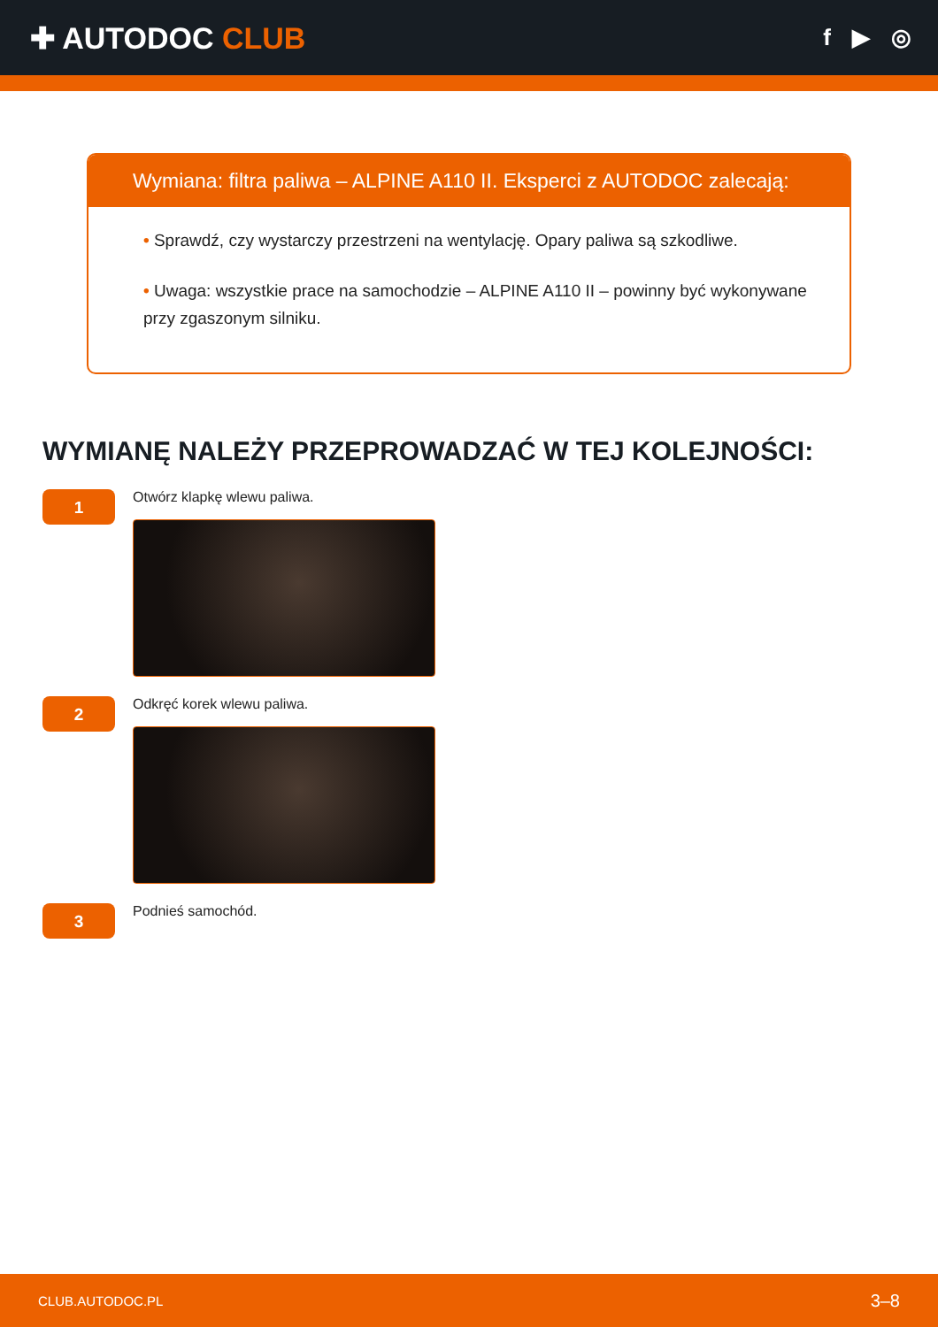✚ AUTODOC CLUB
f ▶ ◎
Wymiana: filtra paliwa – ALPINE A110 II. Eksperci z AUTODOC zalecają:
• Sprawdź, czy wystarczy przestrzeni na wentylację. Opary paliwa są szkodliwe.
• Uwaga: wszystkie prace na samochodzie – ALPINE A110 II – powinny być wykonywane przy zgaszonym silniku.
WYMIANĘ NALEŻY PRZEPROWADZAĆ W TEJ KOLEJNOŚCI:
1
Otwórz klapkę wlewu paliwa.
2
Odkręć korek wlewu paliwa.
3
Podnieś samochód.
CLUB.AUTODOC.PL 3–8